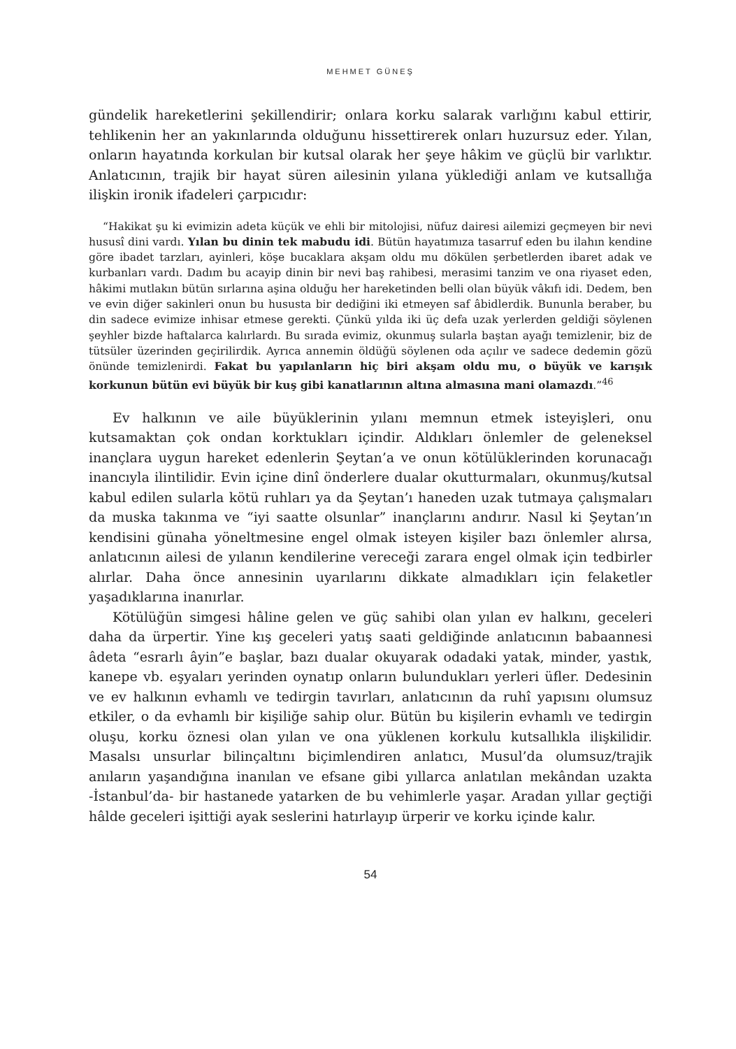MEHMET GÜNEŞ
gündelik hareketlerini şekillendirir; onlara korku salarak varlığını kabul ettirir, tehlikenin her an yakınlarında olduğunu hissettirerek onları huzursuz eder. Yılan, onların hayatında korkulan bir kutsal olarak her şeye hâkim ve güçlü bir varlıktır. Anlatıcının, trajik bir hayat süren ailesinin yılana yüklediği anlam ve kutsallığa ilişkin ironik ifadeleri çarpıcıdır:
“Hakikat şu ki evimizin adeta küçük ve ehli bir mitolojisi, nüfuz dairesi ailemizi geçmeyen bir nevi hususî dini vardı. Yılan bu dinin tek mabudu idi. Bütün hayatımıza tasarruf eden bu ilahın kendine göre ibadet tarzları, ayinleri, köşe bucaklara akşam oldu mu dökülen şerbetlerden ibaret adak ve kurbanları vardı. Dadım bu acayip dinin bir nevi baş rahibesi, merasimi tanzim ve ona riyaset eden, hâkimi mutlakın bütün sırlarına aşina olduğu her hareketinden belli olan büyük vâkıfı idi. Dedem, ben ve evin diğer sakinleri onun bu hususta bir dediğini iki etmeyen saf âbidlerdik. Bununla beraber, bu din sadece evimize inhisar etmese gerekti. Çünkü yılda iki üç defa uzak yerlerden geldiği söylenen şeyhler bizde haftalarca kalırlardı. Bu sırada evimiz, okunmuş sularla baştan ayağı temizlenir, biz de tütsüler üzerinden geçirilirdik. Ayrıca annemin öldüğü söylenen oda açılır ve sadece dedemin gözü önünde temizlenirdi. Fakat bu yapılanların hiç biri akşam oldu mu, o büyük ve karışık korkunun bütün evi büyük bir kuş gibi kanatlarının altına almasına mani olamazdı.”<sup>46</sup>
Ev halkının ve aile büyüklerinin yılanı memnun etmek isteyişleri, onu kutsamaktan çok ondan korktukları içindir. Aldıkları önlemler de geleneksel inançlara uygun hareket edenlerin Şeytan’a ve onun kötülüklerinden korunacağı inancıyla ilintilidir. Evin içine dinî önderlere dualar okutturmaları, okunmuş/kutsal kabul edilen sularla kötü ruhları ya da Şeytan’ı haneden uzak tutmaya çalışmaları da muska takınma ve “iyi saatte olsunlar” inançlarını andırır. Nasıl ki Şeytan’ın kendisini günaha yöneltmesine engel olmak isteyen kişiler bazı önlemler alırsa, anlatıcının ailesi de yılanın kendilerine vereceği zarara engel olmak için tedbirler alırlar. Daha önce annesinin uyarılarını dikkate almadıkları için felaketler yaşadıklarına inanırlar.
Kötülüğün simgesi hâline gelen ve güç sahibi olan yılan ev halkını, geceleri daha da ürpertir. Yine kış geceleri yatış saati geldiğinde anlatıcının babaannesi âdeta “esrarlı âyin”e başlar, bazı dualar okuyarak odadaki yatak, minder, yastık, kanepe vb. eşyaları yerinden oynatıp onların bulundukları yerleri üfler. Dedesinin ve ev halkının evhamlı ve tedirgin tavırları, anlatıcının da ruhî yapısını olumsuz etkiler, o da evhamlı bir kişiliğe sahip olur. Bütün bu kişilerin evhamlı ve tedirgin oluşu, korku öznesi olan yılan ve ona yüklenen korkulu kutsallıkla ilişkilidir. Masalsı unsurlar bilinçaltını biçimlendiren anlatıcı, Musul’da olumsuz/trajik anıların yaşandığına inanılan ve efsane gibi yıllarca anlatılan mekândan uzakta -İstanbul’da- bir hastanede yatarken de bu vehimlerle yaşar. Aradan yıllar geçtiği hâlde geceleri işittiği ayak seslerini hatırlayıp ürperir ve korku içinde kalır.
54